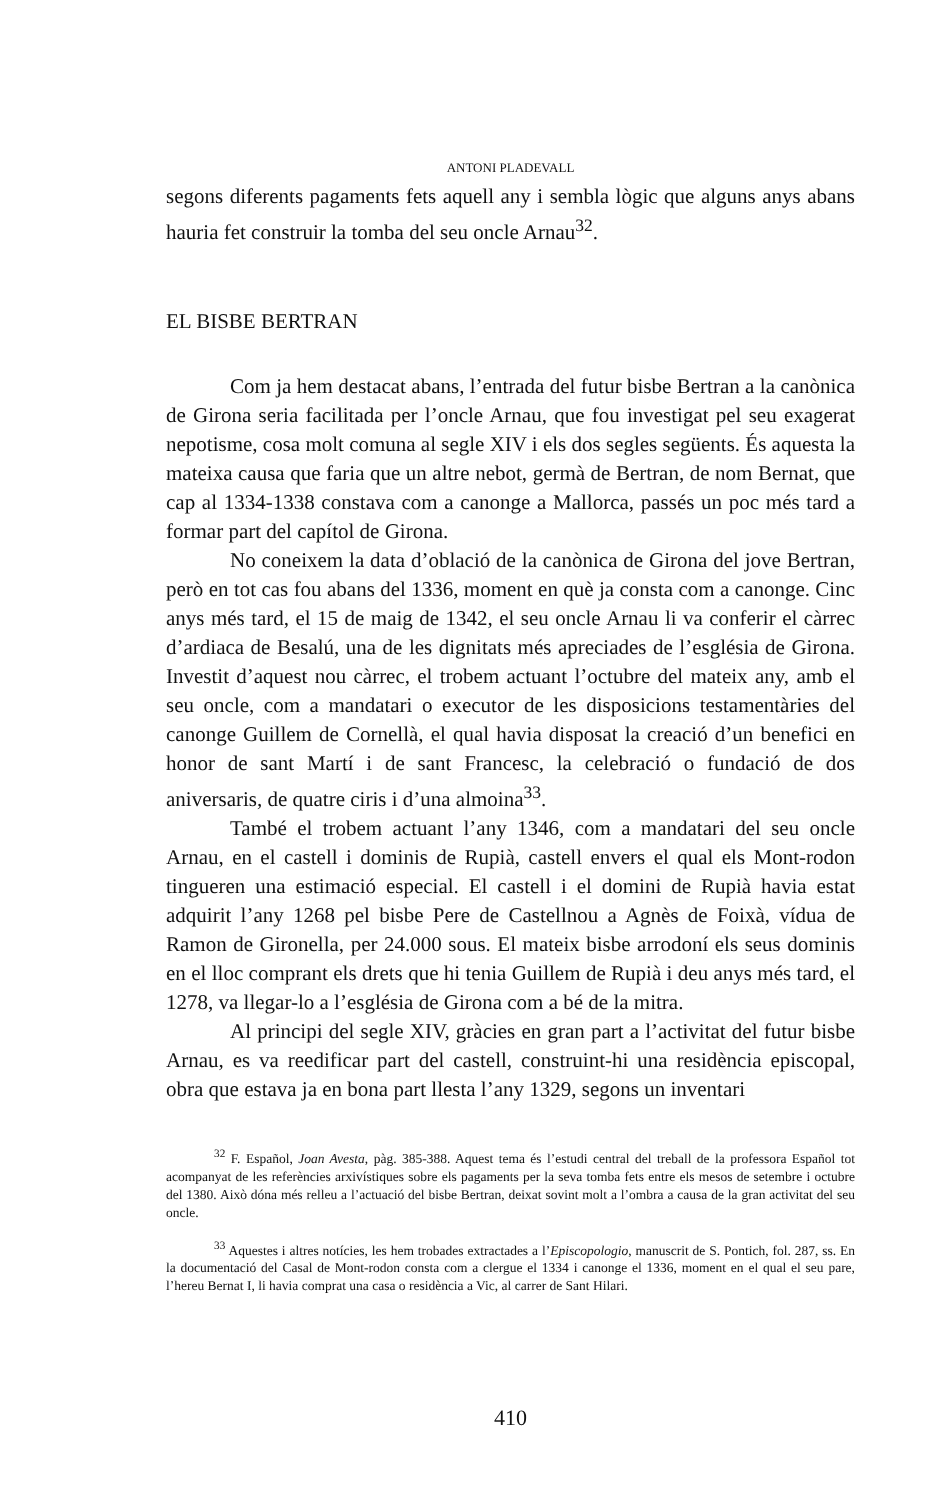ANTONI PLADEVALL
segons diferents pagaments fets aquell any i sembla lògic que alguns anys abans hauria fet construir la tomba del seu oncle Arnau<sup>32</sup>.
EL BISBE BERTRAN
Com ja hem destacat abans, l’entrada del futur bisbe Bertran a la canònica de Girona seria facilitada per l’oncle Arnau, que fou investigat pel seu exagerat nepotisme, cosa molt comuna al segle XIV i els dos segles següents. És aquesta la mateixa causa que faria que un altre nebot, germà de Bertran, de nom Bernat, que cap al 1334-1338 constava com a canonge a Mallorca, passés un poc més tard a formar part del capítol de Girona.
No coneixem la data d’oblació de la canònica de Girona del jove Bertran, però en tot cas fou abans del 1336, moment en què ja consta com a canonge. Cinc anys més tard, el 15 de maig de 1342, el seu oncle Arnau li va conferir el càrrec d’ardiaca de Besalú, una de les dignitats més apreciades de l’església de Girona. Investit d’aquest nou càrrec, el trobem actuant l’octubre del mateix any, amb el seu oncle, com a mandatari o executor de les disposicions testamentàries del canonge Guillem de Cornellà, el qual havia disposat la creació d’un benefici en honor de sant Martí i de sant Francesc, la celebració o fundació de dos aniversaris, de quatre ciris i d’una almoina<sup>33</sup>.
També el trobem actuant l’any 1346, com a mandatari del seu oncle Arnau, en el castell i dominis de Rupià, castell envers el qual els Mont-rodon tingueren una estimació especial. El castell i el domini de Rupià havia estat adquirit l’any 1268 pel bisbe Pere de Castellnou a Agnès de Foixà, vídua de Ramon de Gironella, per 24.000 sous. El mateix bisbe arrodoní els seus dominis en el lloc comprant els drets que hi tenia Guillem de Rupià i deu anys més tard, el 1278, va llegar-lo a l’església de Girona com a bé de la mitra.
Al principi del segle XIV, gràcies en gran part a l’activitat del futur bisbe Arnau, es va reedificar part del castell, construint-hi una residència episcopal, obra que estava ja en bona part llesta l’any 1329, segons un inventari
<sup>32</sup> F. Español, Joan Avesta, pàg. 385-388. Aquest tema és l’estudi central del treball de la professora Español tot acompanyat de les referències arxivístiques sobre els pagaments per la seva tomba fets entre els mesos de setembre i octubre del 1380. Això dóna més relleu a l’actuació del bisbe Bertran, deixat sovint molt a l’ombra a causa de la gran activitat del seu oncle.
<sup>33</sup> Aquestes i altres notícies, les hem trobades extractades a l’Episcopologio, manuscrit de S. Pontich, fol. 287, ss. En la documentació del Casal de Mont-rodon consta com a clergue el 1334 i canonge el 1336, moment en el qual el seu pare, l’hereu Bernat I, li havia comprat una casa o residència a Vic, al carrer de Sant Hilari.
410